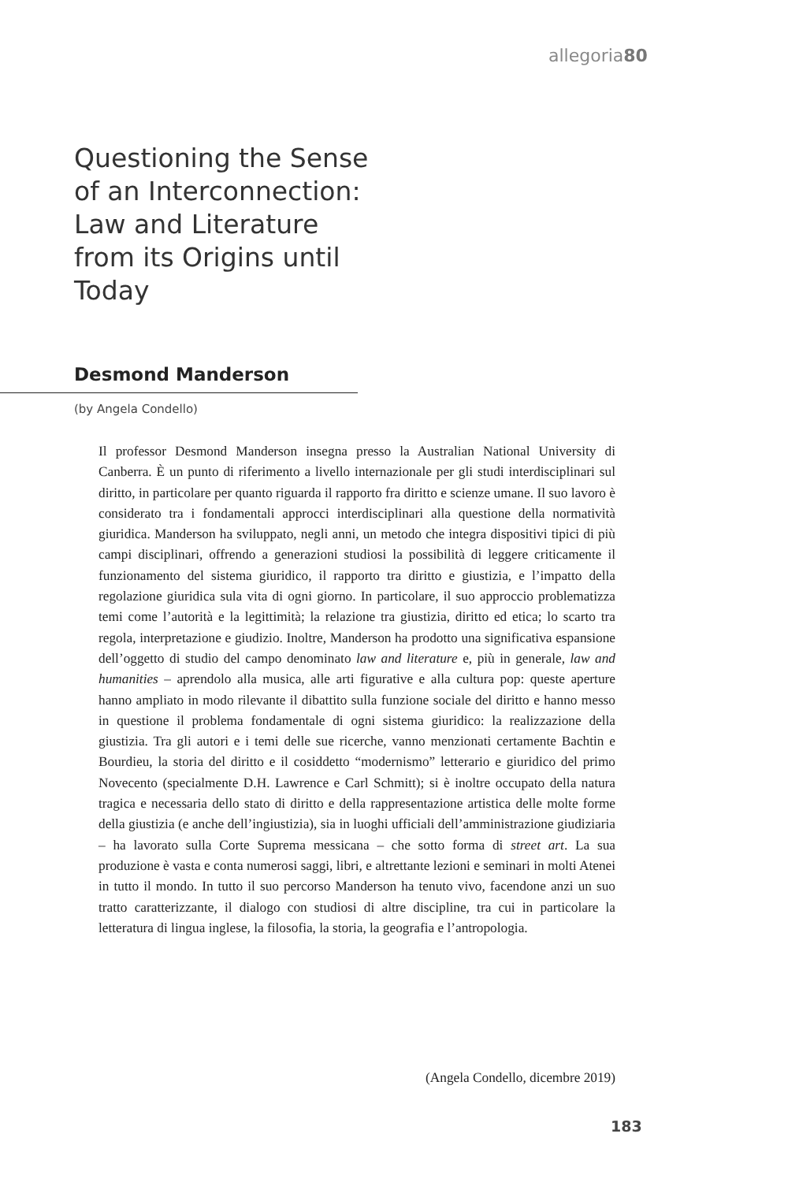allegoria80
Questioning the Sense of an Interconnection: Law and Literature from its Origins until Today
Desmond Manderson
(by Angela Condello)
Il professor Desmond Manderson insegna presso la Australian National University di Canberra. È un punto di riferimento a livello internazionale per gli studi interdisciplinari sul diritto, in particolare per quanto riguarda il rapporto fra diritto e scienze umane. Il suo lavoro è considerato tra i fondamentali approcci interdisciplinari alla questione della normatività giuridica. Manderson ha sviluppato, negli anni, un metodo che integra dispositivi tipici di più campi disciplinari, offrendo a generazioni studiosi la possibilità di leggere criticamente il funzionamento del sistema giuridico, il rapporto tra diritto e giustizia, e l’impatto della regolazione giuridica sula vita di ogni giorno. In particolare, il suo approccio problematizza temi come l’autorità e la legittimità; la relazione tra giustizia, diritto ed etica; lo scarto tra regola, interpretazione e giudizio. Inoltre, Manderson ha prodotto una significativa espansione dell’oggetto di studio del campo denominato law and literature e, più in generale, law and humanities – aprendolo alla musica, alle arti figurative e alla cultura pop: queste aperture hanno ampliato in modo rilevante il dibattito sulla funzione sociale del diritto e hanno messo in questione il problema fondamentale di ogni sistema giuridico: la realizzazione della giustizia. Tra gli autori e i temi delle sue ricerche, vanno menzionati certamente Bachtin e Bourdieu, la storia del diritto e il cosiddetto “modernismo” letterario e giuridico del primo Novecento (specialmente D.H. Lawrence e Carl Schmitt); si è inoltre occupato della natura tragica e necessaria dello stato di diritto e della rappresentazione artistica delle molte forme della giustizia (e anche dell’ingiustizia), sia in luoghi ufficiali dell’amministrazione giudiziaria – ha lavorato sulla Corte Suprema messicana – che sotto forma di street art. La sua produzione è vasta e conta numerosi saggi, libri, e altrettante lezioni e seminari in molti Atenei in tutto il mondo. In tutto il suo percorso Manderson ha tenuto vivo, facendone anzi un suo tratto caratterizzante, il dialogo con studiosi di altre discipline, tra cui in particolare la letteratura di lingua inglese, la filosofia, la storia, la geografia e l’antropologia.
(Angela Condello, dicembre 2019)
183